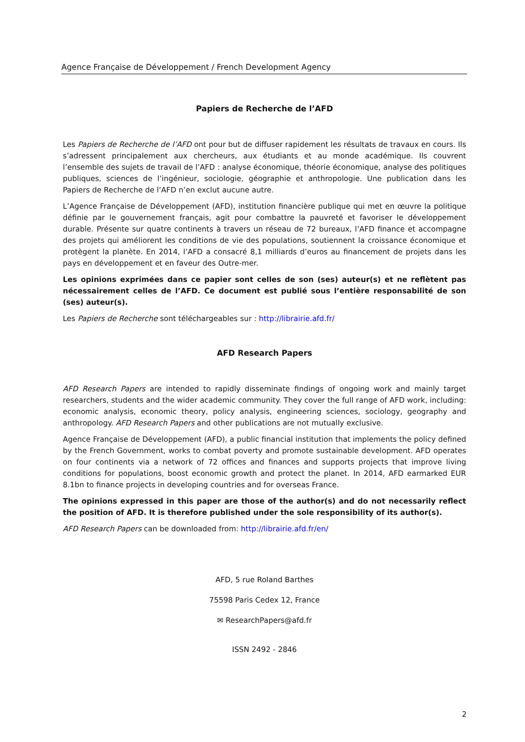Agence Française de Développement / French Development Agency
Papiers de Recherche de l’AFD
Les Papiers de Recherche de l’AFD ont pour but de diffuser rapidement les résultats de travaux en cours. Ils s’adressent principalement aux chercheurs, aux étudiants et au monde académique. Ils couvrent l’ensemble des sujets de travail de l’AFD : analyse économique, théorie économique, analyse des politiques publiques, sciences de l’ingénieur, sociologie, géographie et anthropologie. Une publication dans les Papiers de Recherche de l’AFD n’en exclut aucune autre.
L’Agence Française de Développement (AFD), institution financière publique qui met en œuvre la politique définie par le gouvernement français, agit pour combattre la pauvreté et favoriser le développement durable. Présente sur quatre continents à travers un réseau de 72 bureaux, l’AFD finance et accompagne des projets qui améliorent les conditions de vie des populations, soutiennent la croissance économique et protègent la planète. En 2014, l’AFD a consacré 8,1 milliards d’euros au financement de projets dans les pays en développement et en faveur des Outre-mer.
Les opinions exprimées dans ce papier sont celles de son (ses) auteur(s) et ne reflètent pas nécessairement celles de l’AFD. Ce document est publié sous l’entière responsabilité de son (ses) auteur(s).
Les Papiers de Recherche sont téléchargeables sur : http://librairie.afd.fr/
AFD Research Papers
AFD Research Papers are intended to rapidly disseminate findings of ongoing work and mainly target researchers, students and the wider academic community. They cover the full range of AFD work, including: economic analysis, economic theory, policy analysis, engineering sciences, sociology, geography and anthropology. AFD Research Papers and other publications are not mutually exclusive.
Agence Française de Développement (AFD), a public financial institution that implements the policy defined by the French Government, works to combat poverty and promote sustainable development. AFD operates on four continents via a network of 72 offices and finances and supports projects that improve living conditions for populations, boost economic growth and protect the planet. In 2014, AFD earmarked EUR 8.1bn to finance projects in developing countries and for overseas France.
The opinions expressed in this paper are those of the author(s) and do not necessarily reflect the position of AFD. It is therefore published under the sole responsibility of its author(s).
AFD Research Papers can be downloaded from: http://librairie.afd.fr/en/
AFD, 5 rue Roland Barthes
75598 Paris Cedex 12, France
✉ ResearchPapers@afd.fr
ISSN 2492 - 2846
2